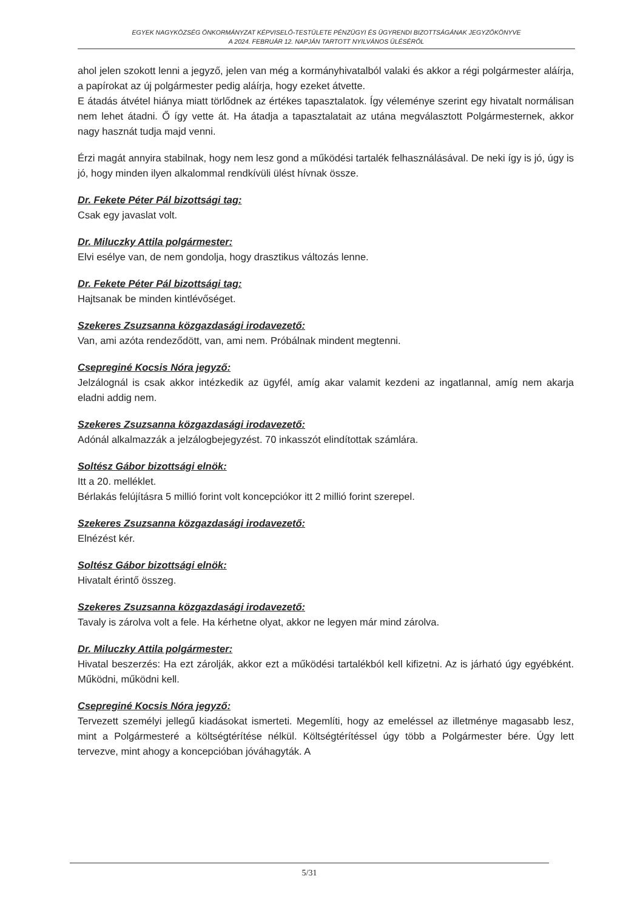EGYEK NAGYKÖZSÉG ÖNKORMÁNYZAT KÉPVISELŐ-TESTÜLETE PÉNZÜGYI ÉS ÜGYRENDI BIZOTTSÁGÁNAK JEGYZŐKÖNYVE
A 2024. FEBRUÁR 12. NAPJÁN TARTOTT NYILVÁNOS ÜLÉSÉRŐL
ahol jelen szokott lenni a jegyző, jelen van még a kormányhivatalból valaki és akkor a régi polgármester aláírja, a papírokat az új polgármester pedig aláírja, hogy ezeket átvette.
E átadás átvétel hiánya miatt törlődnek az értékes tapasztalatok. Így véleménye szerint egy hivatalt normálisan nem lehet átadni. Ő így vette át. Ha átadja a tapasztalatait az utána megválasztott Polgármesternek, akkor nagy hasznát tudja majd venni.
Érzi magát annyira stabilnak, hogy nem lesz gond a működési tartalék felhasználásával. De neki így is jó, úgy is jó, hogy minden ilyen alkalommal rendkívüli ülést hívnak össze.
Dr. Fekete Péter Pál bizottsági tag:
Csak egy javaslat volt.
Dr. Miluczky Attila polgármester:
Elvi esélye van, de nem gondolja, hogy drasztikus változás lenne.
Dr. Fekete Péter Pál bizottsági tag:
Hajtsanak be minden kintlévőséget.
Szekeres Zsuzsanna közgazdasági irodavezető:
Van, ami azóta rendeződött, van, ami nem. Próbálnak mindent megtenni.
Csepreginé Kocsis Nóra jegyző:
Jelzálognál is csak akkor intézkedik az ügyfél, amíg akar valamit kezdeni az ingatlannal, amíg nem akarja eladni addig nem.
Szekeres Zsuzsanna közgazdasági irodavezető:
Adónál alkalmazzák a jelzálogbejegyzést. 70 inkasszót elindítottak számlára.
Soltész Gábor bizottsági elnök:
Itt a 20. melléklet.
Bérlakás felújításra 5 millió forint volt koncepciókor itt 2 millió forint szerepel.
Szekeres Zsuzsanna közgazdasági irodavezető:
Elnézést kér.
Soltész Gábor bizottsági elnök:
Hivatalt érintő összeg.
Szekeres Zsuzsanna közgazdasági irodavezető:
Tavaly is zárolva volt a fele. Ha kérhetne olyat, akkor ne legyen már mind zárolva.
Dr. Miluczky Attila polgármester:
Hivatal beszerzés: Ha ezt zárolják, akkor ezt a működési tartalékból kell kifizetni. Az is járható úgy egyébként. Működni, működni kell.
Csepreginé Kocsis Nóra jegyző:
Tervezett személyi jellegű kiadásokat ismerteti. Megemlíti, hogy az emeléssel az illetménye magasabb lesz, mint a Polgármesteré a költségtérítése nélkül. Költségtérítéssel úgy több a Polgármester bére. Úgy lett tervezve, mint ahogy a koncepcióban jóváhagyták. A
5/31